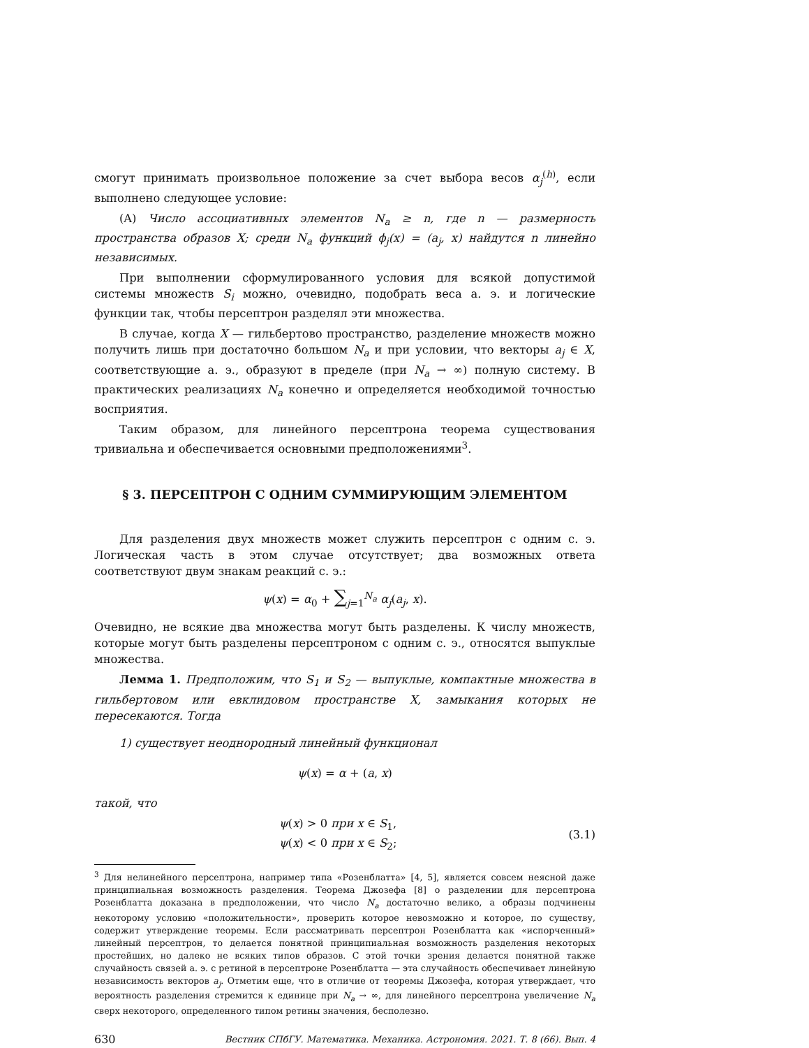смогут принимать произвольное положение за счет выбора весов α<sub>j</sub><sup>(h)</sup>, если выполнено следующее условие:
(A) Число ассоциативных элементов N<sub>a</sub> ≥ n, где n — размерность пространства образов X; среди N<sub>a</sub> функций ϕ<sub>j</sub>(x) = (a<sub>j</sub>, x) найдутся n линейно независимых.
При выполнении сформулированного условия для всякой допустимой системы множеств S<sub>i</sub> можно, очевидно, подобрать веса а. э. и логические функции так, чтобы персептрон разделял эти множества.
В случае, когда X — гильбертово пространство, разделение множеств можно получить лишь при достаточно большом N<sub>a</sub> и при условии, что векторы a<sub>j</sub> ∈ X, соответствующие а. э., образуют в пределе (при N<sub>a</sub> → ∞) полную систему. В практических реализациях N<sub>a</sub> конечно и определяется необходимой точностью восприятия.
Таким образом, для линейного персептрона теорема существования тривиальна и обеспечивается основными предположениями<sup>3</sup>.
§ 3. ПЕРСЕПТРОН С ОДНИМ СУММИРУЮЩИМ ЭЛЕМЕНТОМ
Для разделения двух множеств может служить персептрон с одним с. э. Логическая часть в этом случае отсутствует; два возможных ответа соответствуют двум знакам реакций с. э.:
ψ(x) = α<sub>0</sub> + ∑<sub>j=1</sub><sup>N<sub>a</sub></sup> α<sub>j</sub>(a<sub>j</sub>, x).
Очевидно, не всякие два множества могут быть разделены. К числу множеств, которые могут быть разделены персептроном с одним с. э., относятся выпуклые множества.
Лемма 1. Предположим, что S<sub>1</sub> и S<sub>2</sub> — выпуклые, компактные множества в гильбертовом или евклидовом пространстве X, замыкания которых не пересекаются. Тогда
1) существует неоднородный линейный функционал
ψ(x) = α + (a, x)
такой, что
ψ(x) > 0 при x ∈ S<sub>1</sub>,
ψ(x) < 0 при x ∈ S<sub>2</sub>;
(3.1)
<sup>3</sup> Для нелинейного персептрона, например типа «Розенблатта» [4, 5], является совсем неясной даже принципиальная возможность разделения. Теорема Джозефа [8] о разделении для персептрона Розенблатта доказана в предположении, что число N<sub>a</sub> достаточно велико, а образы подчинены некоторому условию «положительности», проверить которое невозможно и которое, по существу, содержит утверждение теоремы. Если рассматривать персептрон Розенблатта как «испорченный» линейный персептрон, то делается понятной принципиальная возможность разделения некоторых простейших, но далеко не всяких типов образов. С этой точки зрения делается понятной также случайность связей а. э. с ретиной в персептроне Розенблатта — эта случайность обеспечивает линейную независимость векторов a<sub>j</sub>. Отметим еще, что в отличие от теоремы Джозефа, которая утверждает, что вероятность разделения стремится к единице при N<sub>a</sub> → ∞, для линейного персептрона увеличение N<sub>a</sub> сверх некоторого, определенного типом ретины значения, бесполезно.
630 Вестник СПбГУ. Математика. Механика. Астрономия. 2021. Т. 8 (66). Вып. 4